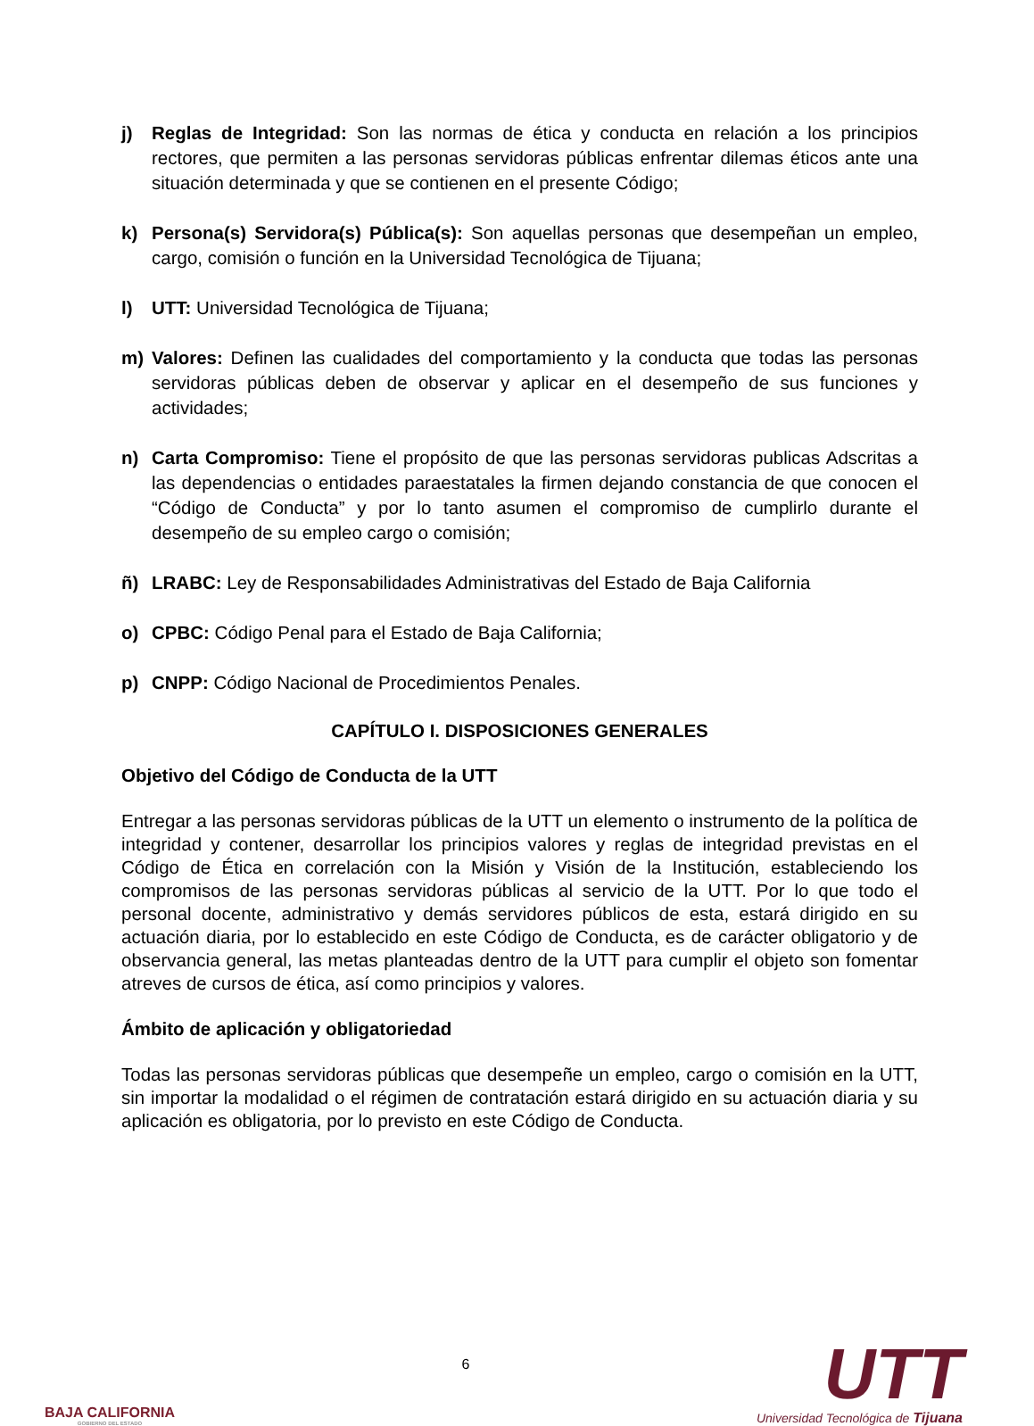j) Reglas de Integridad: Son las normas de ética y conducta en relación a los principios rectores, que permiten a las personas servidoras públicas enfrentar dilemas éticos ante una situación determinada y que se contienen en el presente Código;
k) Persona(s) Servidora(s) Pública(s): Son aquellas personas que desempeñan un empleo, cargo, comisión o función en la Universidad Tecnológica de Tijuana;
l) UTT: Universidad Tecnológica de Tijuana;
m) Valores: Definen las cualidades del comportamiento y la conducta que todas las personas servidoras públicas deben de observar y aplicar en el desempeño de sus funciones y actividades;
n) Carta Compromiso: Tiene el propósito de que las personas servidoras publicas Adscritas a las dependencias o entidades paraestatales la firmen dejando constancia de que conocen el “Código de Conducta” y por lo tanto asumen el compromiso de cumplirlo durante el desempeño de su empleo cargo o comisión;
ñ) LRABC: Ley de Responsabilidades Administrativas del Estado de Baja California
o) CPBC: Código Penal para el Estado de Baja California;
p) CNPP: Código Nacional de Procedimientos Penales.
CAPÍTULO I. DISPOSICIONES GENERALES
Objetivo del Código de Conducta de la UTT
Entregar a las personas servidoras públicas de la UTT un elemento o instrumento de la política de integridad y contener, desarrollar los principios valores y reglas de integridad previstas en el Código de Ética en correlación con la Misión y Visión de la Institución, estableciendo los compromisos de las personas servidoras públicas al servicio de la UTT. Por lo que todo el personal docente, administrativo y demás servidores públicos de esta, estará dirigido en su actuación diaria, por lo establecido en este Código de Conducta, es de carácter obligatorio y de observancia general, las metas planteadas dentro de la UTT para cumplir el objeto son fomentar atreves de cursos de ética, así como principios y valores.
Ámbito de aplicación y obligatoriedad
Todas las personas servidoras públicas que desempeñe un empleo, cargo o comisión en la UTT, sin importar la modalidad o el régimen de contratación estará dirigido en su actuación diaria y su aplicación es obligatoria, por lo previsto en este Código de Conducta.
BAJA CALIFORNIA
GOBIERNO DEL ESTADO
6
UTT
Universidad Tecnológica de Tijuana